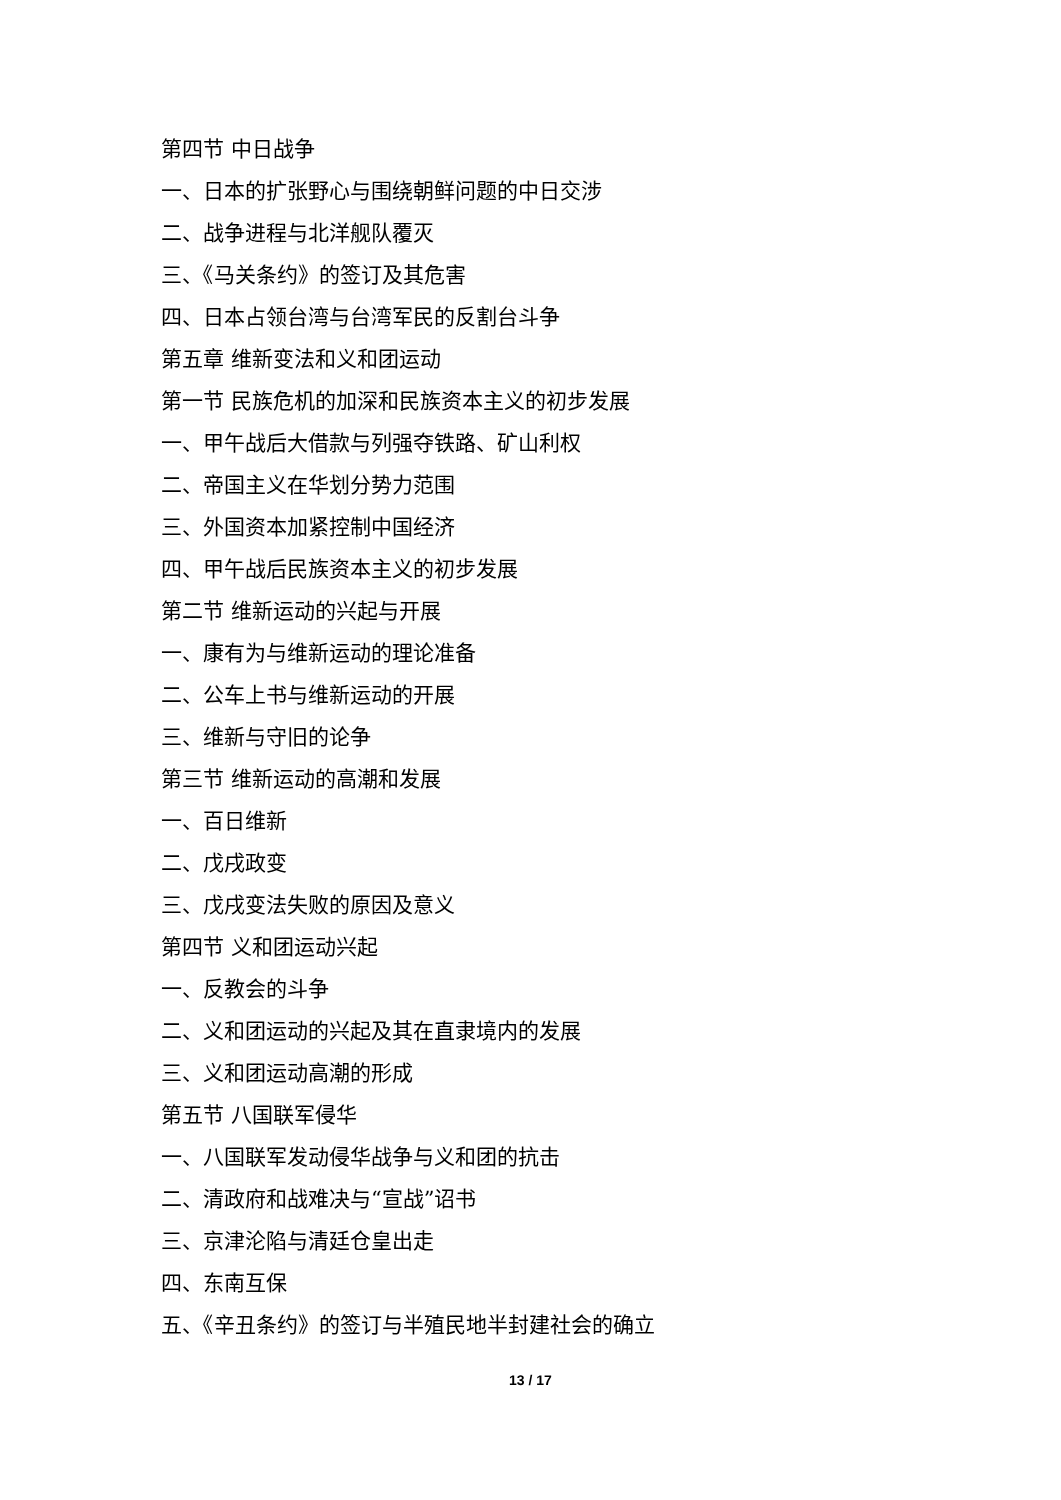第四节 中日战争
一、日本的扩张野心与围绕朝鲜问题的中日交涉
二、战争进程与北洋舰队覆灭
三、《马关条约》的签订及其危害
四、日本占领台湾与台湾军民的反割台斗争
第五章 维新变法和义和团运动
第一节 民族危机的加深和民族资本主义的初步发展
一、甲午战后大借款与列强夺铁路、矿山利权
二、帝国主义在华划分势力范围
三、外国资本加紧控制中国经济
四、甲午战后民族资本主义的初步发展
第二节 维新运动的兴起与开展
一、康有为与维新运动的理论准备
二、公车上书与维新运动的开展
三、维新与守旧的论争
第三节 维新运动的高潮和发展
一、百日维新
二、戊戌政变
三、戊戌变法失败的原因及意义
第四节 义和团运动兴起
一、反教会的斗争
二、义和团运动的兴起及其在直隶境内的发展
三、义和团运动高潮的形成
第五节 八国联军侵华
一、八国联军发动侵华战争与义和团的抗击
二、清政府和战难决与“宣战”诏书
三、京津沦陷与清廷仓皇出走
四、东南互保
五、《辛丑条约》的签订与半殖民地半封建社会的确立
13 / 17